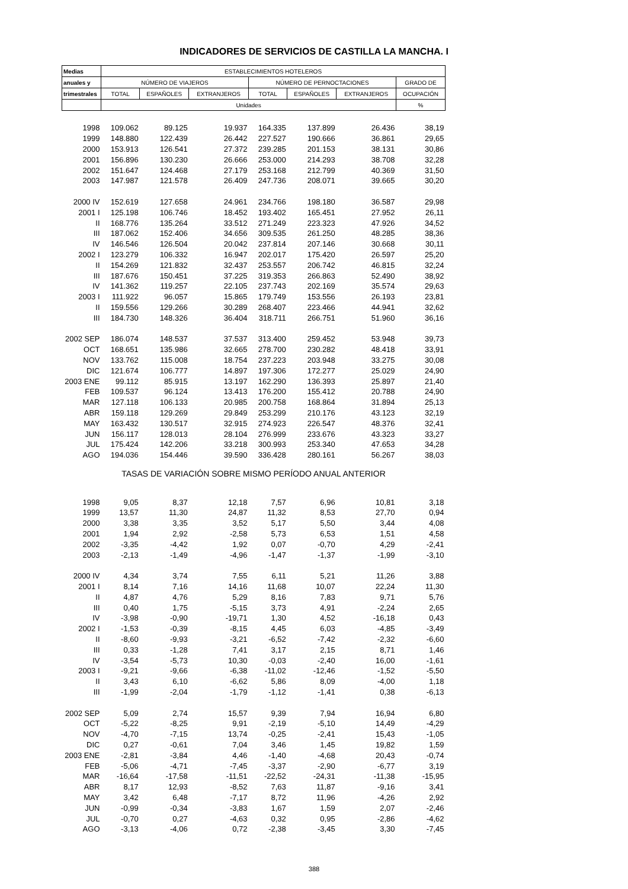INDICADORES DE SERVICIOS DE CASTILLA LA MANCHA. I
| Medias | ESTABLECIMIENTOS HOTELEROS | | | | | | |
| --- | --- | --- | --- | --- | --- | --- | --- |
| anuales y | NÚMERO DE VIAJEROS | | | NÚMERO DE PERNOCTACIONES | | | GRADO DE |
| trimestrales | TOTAL | ESPAÑOLES | EXTRANJEROS | TOTAL | ESPAÑOLES | EXTRANJEROS | OCUPACIÓN |
| | Unidades | | | | | | % |
| 1998 | 109.062 | 89.125 | 19.937 | 164.335 | 137.899 | 26.436 | 38,19 |
| 1999 | 148.880 | 122.439 | 26.442 | 227.527 | 190.666 | 36.861 | 29,65 |
| 2000 | 153.913 | 126.541 | 27.372 | 239.285 | 201.153 | 38.131 | 30,86 |
| 2001 | 156.896 | 130.230 | 26.666 | 253.000 | 214.293 | 38.708 | 32,28 |
| 2002 | 151.647 | 124.468 | 27.179 | 253.168 | 212.799 | 40.369 | 31,50 |
| 2003 | 147.987 | 121.578 | 26.409 | 247.736 | 208.071 | 39.665 | 30,20 |
| 2000 IV | 152.619 | 127.658 | 24.961 | 234.766 | 198.180 | 36.587 | 29,98 |
| 2001 I | 125.198 | 106.746 | 18.452 | 193.402 | 165.451 | 27.952 | 26,11 |
| II | 168.776 | 135.264 | 33.512 | 271.249 | 223.323 | 47.926 | 34,52 |
| III | 187.062 | 152.406 | 34.656 | 309.535 | 261.250 | 48.285 | 38,36 |
| IV | 146.546 | 126.504 | 20.042 | 237.814 | 207.146 | 30.668 | 30,11 |
| 2002 I | 123.279 | 106.332 | 16.947 | 202.017 | 175.420 | 26.597 | 25,20 |
| II | 154.269 | 121.832 | 32.437 | 253.557 | 206.742 | 46.815 | 32,24 |
| III | 187.676 | 150.451 | 37.225 | 319.353 | 266.863 | 52.490 | 38,92 |
| IV | 141.362 | 119.257 | 22.105 | 237.743 | 202.169 | 35.574 | 29,63 |
| 2003 I | 111.922 | 96.057 | 15.865 | 179.749 | 153.556 | 26.193 | 23,81 |
| II | 159.556 | 129.266 | 30.289 | 268.407 | 223.466 | 44.941 | 32,62 |
| III | 184.730 | 148.326 | 36.404 | 318.711 | 266.751 | 51.960 | 36,16 |
| 2002 SEP | 186.074 | 148.537 | 37.537 | 313.400 | 259.452 | 53.948 | 39,73 |
| OCT | 168.651 | 135.986 | 32.665 | 278.700 | 230.282 | 48.418 | 33,91 |
| NOV | 133.762 | 115.008 | 18.754 | 237.223 | 203.948 | 33.275 | 30,08 |
| DIC | 121.674 | 106.777 | 14.897 | 197.306 | 172.277 | 25.029 | 24,90 |
| 2003 ENE | 99.112 | 85.915 | 13.197 | 162.290 | 136.393 | 25.897 | 21,40 |
| FEB | 109.537 | 96.124 | 13.413 | 176.200 | 155.412 | 20.788 | 24,90 |
| MAR | 127.118 | 106.133 | 20.985 | 200.758 | 168.864 | 31.894 | 25,13 |
| ABR | 159.118 | 129.269 | 29.849 | 253.299 | 210.176 | 43.123 | 32,19 |
| MAY | 163.432 | 130.517 | 32.915 | 274.923 | 226.547 | 48.376 | 32,41 |
| JUN | 156.117 | 128.013 | 28.104 | 276.999 | 233.676 | 43.323 | 33,27 |
| JUL | 175.424 | 142.206 | 33.218 | 300.993 | 253.340 | 47.653 | 34,28 |
| AGO | 194.036 | 154.446 | 39.590 | 336.428 | 280.161 | 56.267 | 38,03 |
| TASAS DE VARIACIÓN SOBRE MISMO PERÍODO ANUAL ANTERIOR | | | | | | | |
| 1998 | 9,05 | 8,37 | 12,18 | 7,57 | 6,96 | 10,81 | 3,18 |
| 1999 | 13,57 | 11,30 | 24,87 | 11,32 | 8,53 | 27,70 | 0,94 |
| 2000 | 3,38 | 3,35 | 3,52 | 5,17 | 5,50 | 3,44 | 4,08 |
| 2001 | 1,94 | 2,92 | -2,58 | 5,73 | 6,53 | 1,51 | 4,58 |
| 2002 | -3,35 | -4,42 | 1,92 | 0,07 | -0,70 | 4,29 | -2,41 |
| 2003 | -2,13 | -1,49 | -4,96 | -1,47 | -1,37 | -1,99 | -3,10 |
| 2000 IV | 4,34 | 3,74 | 7,55 | 6,11 | 5,21 | 11,26 | 3,88 |
| 2001 I | 8,14 | 7,16 | 14,16 | 11,68 | 10,07 | 22,24 | 11,30 |
| II | 4,87 | 4,76 | 5,29 | 8,16 | 7,83 | 9,71 | 5,76 |
| III | 0,40 | 1,75 | -5,15 | 3,73 | 4,91 | -2,24 | 2,65 |
| IV | -3,98 | -0,90 | -19,71 | 1,30 | 4,52 | -16,18 | 0,43 |
| 2002 I | -1,53 | -0,39 | -8,15 | 4,45 | 6,03 | -4,85 | -3,49 |
| II | -8,60 | -9,93 | -3,21 | -6,52 | -7,42 | -2,32 | -6,60 |
| III | 0,33 | -1,28 | 7,41 | 3,17 | 2,15 | 8,71 | 1,46 |
| IV | -3,54 | -5,73 | 10,30 | -0,03 | -2,40 | 16,00 | -1,61 |
| 2003 I | -9,21 | -9,66 | -6,38 | -11,02 | -12,46 | -1,52 | -5,50 |
| II | 3,43 | 6,10 | -6,62 | 5,86 | 8,09 | -4,00 | 1,18 |
| III | -1,99 | -2,04 | -1,79 | -1,12 | -1,41 | 0,38 | -6,13 |
| 2002 SEP | 5,09 | 2,74 | 15,57 | 9,39 | 7,94 | 16,94 | 6,80 |
| OCT | -5,22 | -8,25 | 9,91 | -2,19 | -5,10 | 14,49 | -4,29 |
| NOV | -4,70 | -7,15 | 13,74 | -0,25 | -2,41 | 15,43 | -1,05 |
| DIC | 0,27 | -0,61 | 7,04 | 3,46 | 1,45 | 19,82 | 1,59 |
| 2003 ENE | -2,81 | -3,84 | 4,46 | -1,40 | -4,68 | 20,43 | -0,74 |
| FEB | -5,06 | -4,71 | -7,45 | -3,37 | -2,90 | -6,77 | 3,19 |
| MAR | -16,64 | -17,58 | -11,51 | -22,52 | -24,31 | -11,38 | -15,95 |
| ABR | 8,17 | 12,93 | -8,52 | 7,63 | 11,87 | -9,16 | 3,41 |
| MAY | 3,42 | 6,48 | -7,17 | 8,72 | 11,96 | -4,26 | 2,92 |
| JUN | -0,99 | -0,34 | -3,83 | 1,67 | 1,59 | 2,07 | -2,46 |
| JUL | -0,70 | 0,27 | -4,63 | 0,32 | 0,95 | -2,86 | -4,62 |
| AGO | -3,13 | -4,06 | 0,72 | -2,38 | -3,45 | 3,30 | -7,45 |
388